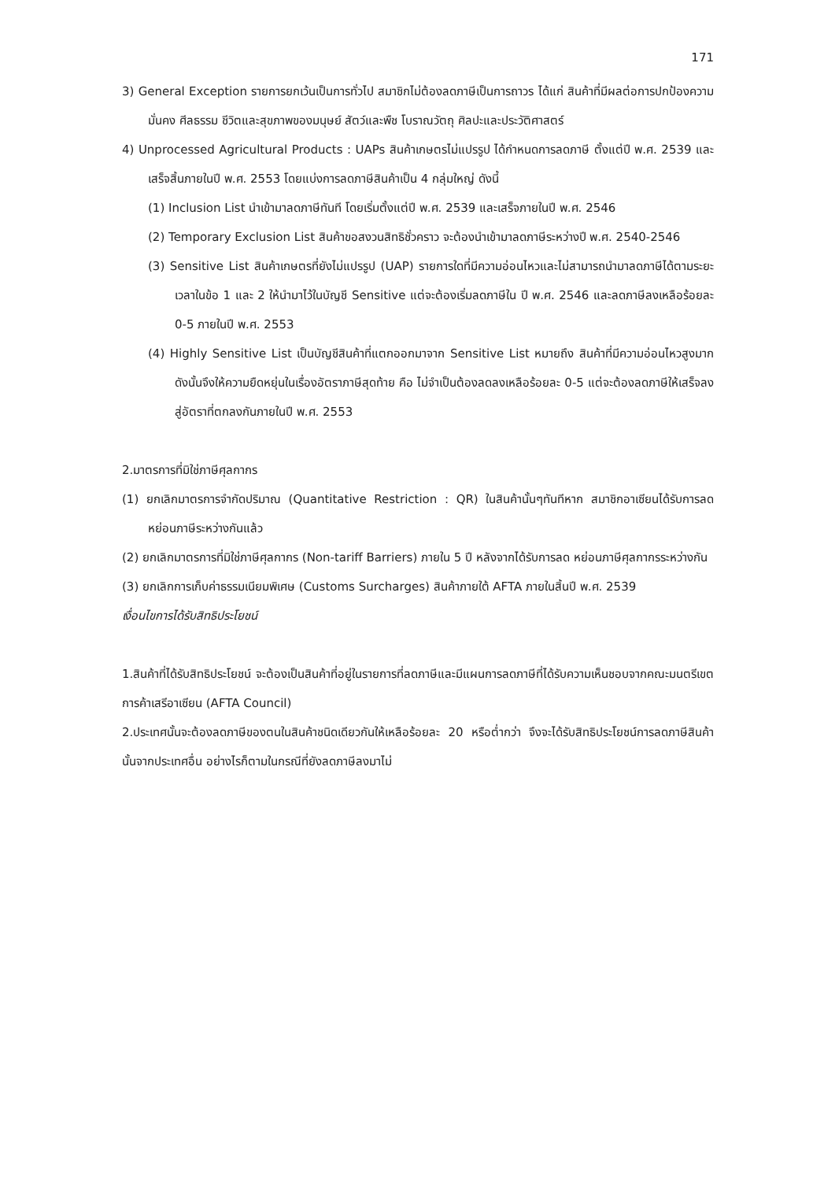171
3) General Exception รายการยกเว้นเป็นการทั่วไป สมาชิกไม่ต้องลดภาษีเป็นการถาวร ได้แก่ สินค้าที่มีผลต่อการปกป้องความมั่นคง ศีลธรรม ชีวิตและสุขภาพของมนุษย์ สัตว์และพืช โบราณวัตถุ ศิลปะและประวัติศาสตร์
4) Unprocessed Agricultural Products : UAPs สินค้าเกษตรไม่แปรรูป ได้กำหนดการลดภาษี ตั้งแต่ปี พ.ศ. 2539 และเสร็จสิ้นภายในปี พ.ศ. 2553 โดยแบ่งการลดภาษีสินค้าเป็น 4 กลุ่มใหญ่ ดังนี้
(1) Inclusion List นำเข้ามาลดภาษีทันที โดยเริ่มตั้งแต่ปี พ.ศ. 2539 และเสร็จภายในปี พ.ศ. 2546
(2) Temporary Exclusion List สินค้าขอสงวนสิทธิชั่วคราว จะต้องนำเข้ามาลดภาษีระหว่างปี พ.ศ. 2540-2546
(3) Sensitive List สินค้าเกษตรที่ยังไม่แปรรูป (UAP) รายการใดที่มีความอ่อนไหวและไม่สามารถนำมาลดภาษีได้ตามระยะเวลาในข้อ 1 และ 2 ให้นำมาไว้ในบัญชี Sensitive แต่จะต้องเริ่มลดภาษีใน ปี พ.ศ. 2546 และลดภาษีลงเหลือร้อยละ 0-5 ภายในปี พ.ศ. 2553
(4) Highly Sensitive List เป็นบัญชีสินค้าที่แตกออกมาจาก Sensitive List หมายถึง สินค้าที่มีความอ่อนไหวสูงมาก ดังนั้นจึงให้ความยืดหยุ่นในเรื่องอัตราภาษีสุดท้าย คือ ไม่จำเป็นต้องลดลงเหลือร้อยละ 0-5 แต่จะต้องลดภาษีให้เสร็จลงสู่อัตราที่ตกลงกันภายในปี พ.ศ. 2553
2.มาตรการที่มิใช่ภาษีศุลกากร
(1) ยกเลิกมาตรการจำกัดปริมาณ (Quantitative Restriction : QR) ในสินค้านั้นๆทันทีหาก สมาชิกอาเซียนได้รับการลดหย่อนภาษีระหว่างกันแล้ว
(2) ยกเลิกมาตรการที่มิใช่ภาษีศุลกากร (Non-tariff Barriers) ภายใน 5 ปี หลังจากได้รับการลด หย่อนภาษีศุลกากรระหว่างกัน
(3) ยกเลิกการเก็บค่าธรรมเนียมพิเศษ (Customs Surcharges) สินค้าภายใต้ AFTA ภายในสิ้นปี พ.ศ. 2539
เงื่อนไขการได้รับสิทธิประโยชน์
1.สินค้าที่ได้รับสิทธิประโยชน์ จะต้องเป็นสินค้าที่อยู่ในรายการที่ลดภาษีและมีแผนการลดภาษีที่ได้รับความเห็นชอบจากคณะมนตรีเขตการค้าเสรีอาเซียน (AFTA Council)
2.ประเทศนั้นจะต้องลดภาษีของตนในสินค้าชนิดเดียวกันให้เหลือร้อยละ 20 หรือต่ำกว่า จึงจะได้รับสิทธิประโยชน์การลดภาษีสินค้านั้นจากประเทศอื่น อย่างไรก็ตามในกรณีที่ยังลดภาษีลงมาไม่